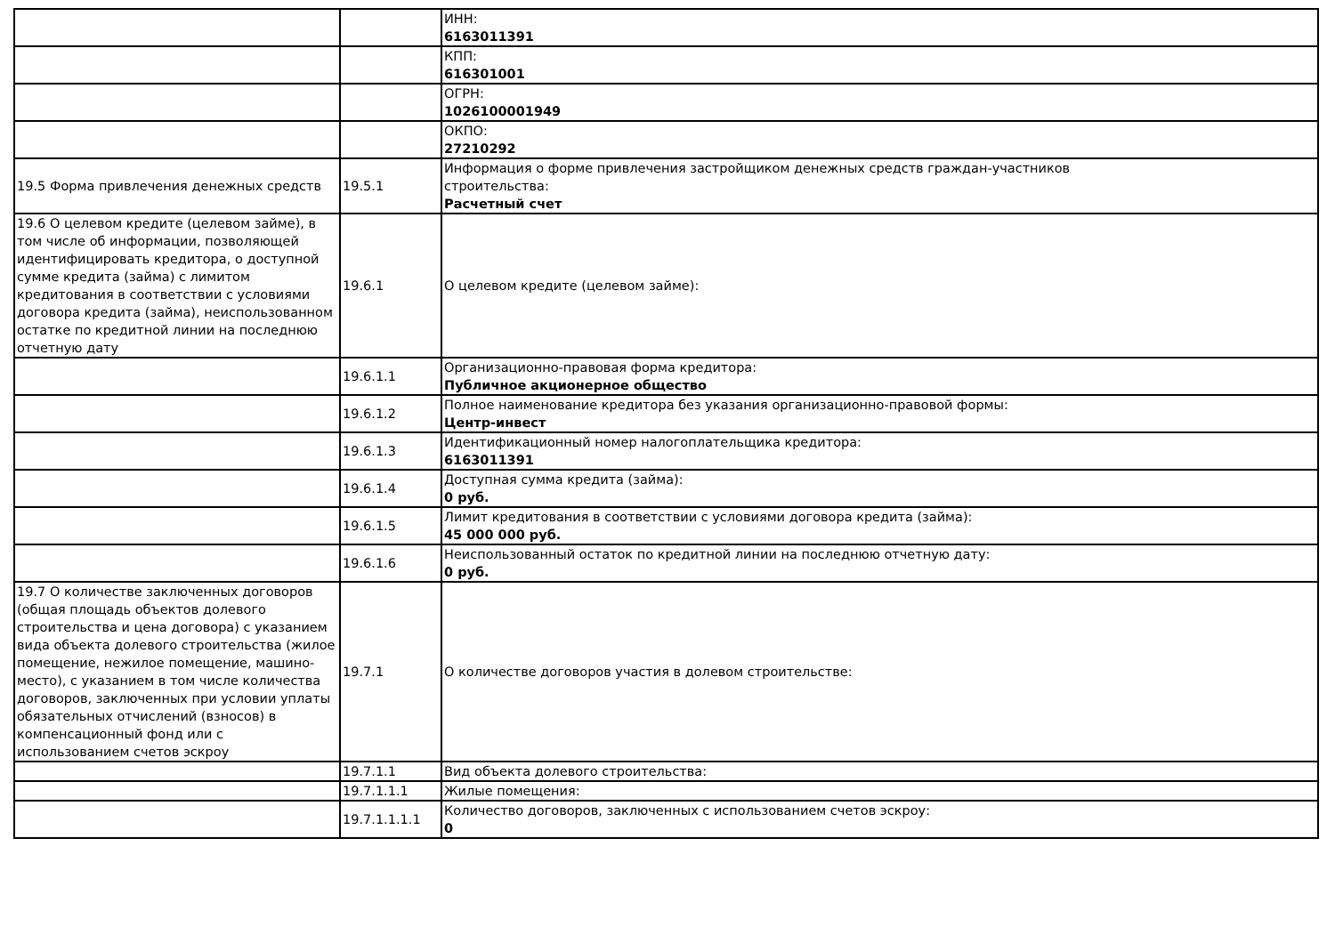| | | ИНН: 6163011391 |
| | | КПП: 616301001 |
| | | ОГРН: 1026100001949 |
| | | ОКПО: 27210292 |
| 19.5 Форма привлечения денежных средств | 19.5.1 | Информация о форме привлечения застройщиком денежных средств граждан-участников строительства: Расчетный счет |
| 19.6 О целевом кредите (целевом займе), в том числе об информации, позволяющей идентифицировать кредитора, о доступной сумме кредита (займа) с лимитом кредитования в соответствии с условиями договора кредита (займа), неиспользованном остатке по кредитной линии на последнюю отчетную дату | 19.6.1 | О целевом кредите (целевом займе): |
| | 19.6.1.1 | Организационно-правовая форма кредитора: Публичное акционерное общество |
| | 19.6.1.2 | Полное наименование кредитора без указания организационно-правовой формы: Центр-инвест |
| | 19.6.1.3 | Идентификационный номер налогоплательщика кредитора: 6163011391 |
| | 19.6.1.4 | Доступная сумма кредита (займа): 0 руб. |
| | 19.6.1.5 | Лимит кредитования в соответствии с условиями договора кредита (займа): 45 000 000 руб. |
| | 19.6.1.6 | Неиспользованный остаток по кредитной линии на последнюю отчетную дату: 0 руб. |
| 19.7 О количестве заключенных договоров (общая площадь объектов долевого строительства и цена договора) с указанием вида объекта долевого строительства (жилое помещение, нежилое помещение, машино-место), с указанием в том числе количества договоров, заключенных при условии уплаты обязательных отчислений (взносов) в компенсационный фонд или с использованием счетов эскроу | 19.7.1 | О количестве договоров участия в долевом строительстве: |
| | 19.7.1.1 | Вид объекта долевого строительства: |
| | 19.7.1.1.1 | Жилые помещения: |
| | 19.7.1.1.1.1 | Количество договоров, заключенных с использованием счетов эскроу: 0 |